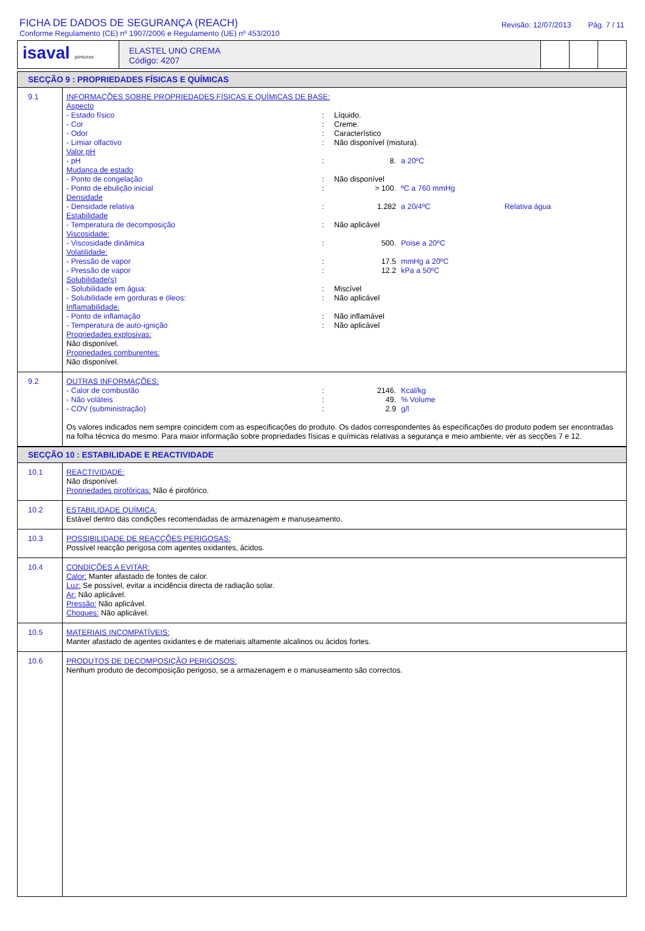FICHA DE DADOS DE SEGURANÇA (REACH)
Conforme Regulamento (CE) nº 1907/2006 e Regulamento (UE) nº 453/2010
Revisão: 12/07/2013 Pág. 7 / 11
isaval pinturas
ELASTEL UNO CREMA
Código: 4207
SECÇÃO 9 : PROPRIEDADES FÍSICAS E QUÍMICAS
| 9.1 | INFORMAÇÕES SOBRE PROPRIEDADES FÍSICAS E QUÍMICAS DE BASE: Aspecto - Estado físico : Líquido. - Cor : Creme. - Odor : Característico - Limiar olfactivo : Não disponível (mistura). Valor pH - pH : 8. a 20ºC Mudança de estado - Ponto de congelação : Não disponível - Ponto de ebulição inicial : > 100. ºC a 760 mmHg Densidade - Densidade relativa : 1.282 a 20/4ºC Relativa água Estabilidade - Temperatura de decomposição : Não aplicável Viscosidade: - Viscosidade dinâmica : 500. Poise a 20ºC Volatilidade: - Pressão de vapor : 17.5 mmHg a 20ºC - Pressão de vapor : 12.2 kPa a 50ºC Solubilidade(s) - Solubilidade em água: : Miscível - Solubilidade em gorduras e óleos: : Não aplicável Inflamabilidade: - Ponto de inflamação : Não inflamável - Temperatura de auto-ignição : Não aplicável Propriedades explosivas: Não disponível. Propriedades comburentes: Não disponível. |
| 9.2 | OUTRAS INFORMAÇÕES: - Calor de combustão : 2146. Kcal/kg - Não voláteis : 49. % Volume - COV (subministração) : 2.9 g/l Os valores indicados nem sempre coincidem com as especificações do produto. Os dados correspondentes às especificações do produto podem ser encontradas na folha técnica do mesmo. Para maior informação sobre propriedades físicas e químicas relativas a segurança e meio ambiente, ver as secções 7 e 12. |
SECÇÃO 10 : ESTABILIDADE E REACTIVIDADE
| 10.1 | REACTIVIDADE: Não disponível. Propriedades pirofóricas: Não é pirofórico. |
| 10.2 | ESTABILIDADE QUÍMICA: Estável dentro das condições recomendadas de armazenagem e manuseamento. |
| 10.3 | POSSIBILIDADE DE REACÇÕES PERIGOSAS: Possível reacção perigosa com agentes oxidantes, ácidos. |
| 10.4 | CONDIÇÕES A EVITAR: Calor: Manter afastado de fontes de calor. Luz: Se possível, evitar a incidência directa de radiação solar. Ar: Não aplicável. Pressão: Não aplicável. Choques: Não aplicável. |
| 10.5 | MATERIAIS INCOMPATÍVEIS: Manter afastado de agentes oxidantes e de materiais altamente alcalinos ou ácidos fortes. |
| 10.6 | PRODUTOS DE DECOMPOSIÇÃO PERIGOSOS: Nenhum produto de decomposição perigoso, se a armazenagem e o manuseamento são correctos. |